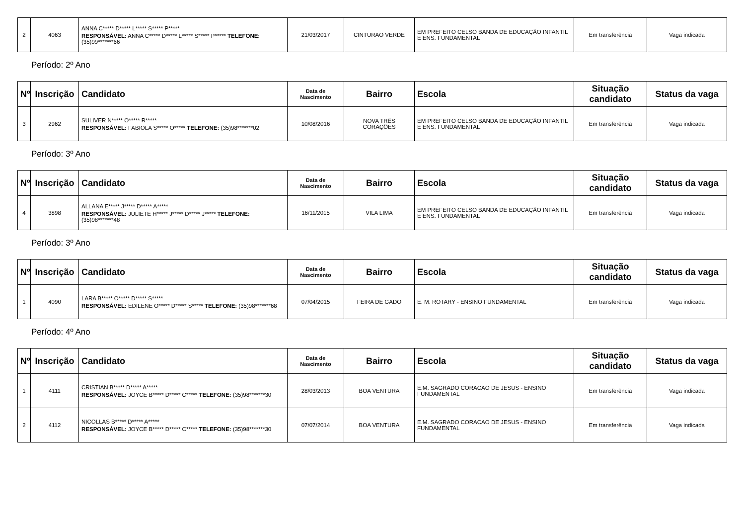| 2 | 4063 | ANNA C***** D***** L***** S***** P***** RESPONSÁVEL: ANNA C***** D***** L***** S***** P***** TELEFONE: (35)99*******66 | 21/03/2017 | CINTURAO VERDE | EM PREFEITO CELSO BANDA DE EDUCAÇÃO INFANTIL E ENS. FUNDAMENTAL | Em transferência | Vaga indicada |
Período: 2º Ano
| Nº | Inscrição | Candidato | Data de Nascimento | Bairro | Escola | Situação candidato | Status da vaga |
| --- | --- | --- | --- | --- | --- | --- | --- |
| 3 | 2962 | SULIVER N***** O***** R***** RESPONSÁVEL: FABIOLA S***** O***** TELEFONE: (35)98*******02 | 10/08/2016 | NOVA TRÊS CORAÇÕES | EM PREFEITO CELSO BANDA DE EDUCAÇÃO INFANTIL E ENS. FUNDAMENTAL | Em transferência | Vaga indicada |
Período: 3º Ano
| Nº | Inscrição | Candidato | Data de Nascimento | Bairro | Escola | Situação candidato | Status da vaga |
| --- | --- | --- | --- | --- | --- | --- | --- |
| 4 | 3898 | ALLANA E***** J***** D***** A***** RESPONSÁVEL: JULIETE H***** J***** D***** J***** TELEFONE: (35)98*******48 | 16/11/2015 | VILA LIMA | EM PREFEITO CELSO BANDA DE EDUCAÇÃO INFANTIL E ENS. FUNDAMENTAL | Em transferência | Vaga indicada |
Período: 3º Ano
| Nº | Inscrição | Candidato | Data de Nascimento | Bairro | Escola | Situação candidato | Status da vaga |
| --- | --- | --- | --- | --- | --- | --- | --- |
| 1 | 4090 | LARA B***** O***** D***** S***** RESPONSÁVEL: EDILENE O***** D***** S***** TELEFONE: (35)98*******68 | 07/04/2015 | FEIRA DE GADO | E. M. ROTARY - ENSINO FUNDAMENTAL | Em transferência | Vaga indicada |
Período: 4º Ano
| Nº | Inscrição | Candidato | Data de Nascimento | Bairro | Escola | Situação candidato | Status da vaga |
| --- | --- | --- | --- | --- | --- | --- | --- |
| 1 | 4111 | CRISTIAN B***** D***** A***** RESPONSÁVEL: JOYCE B***** D***** C***** TELEFONE: (35)98*******30 | 28/03/2013 | BOA VENTURA | E.M. SAGRADO CORACAO DE JESUS - ENSINO FUNDAMENTAL | Em transferência | Vaga indicada |
| 2 | 4112 | NICOLLAS B***** D***** A***** RESPONSÁVEL: JOYCE B***** D***** C***** TELEFONE: (35)98*******30 | 07/07/2014 | BOA VENTURA | E.M. SAGRADO CORACAO DE JESUS - ENSINO FUNDAMENTAL | Em transferência | Vaga indicada |